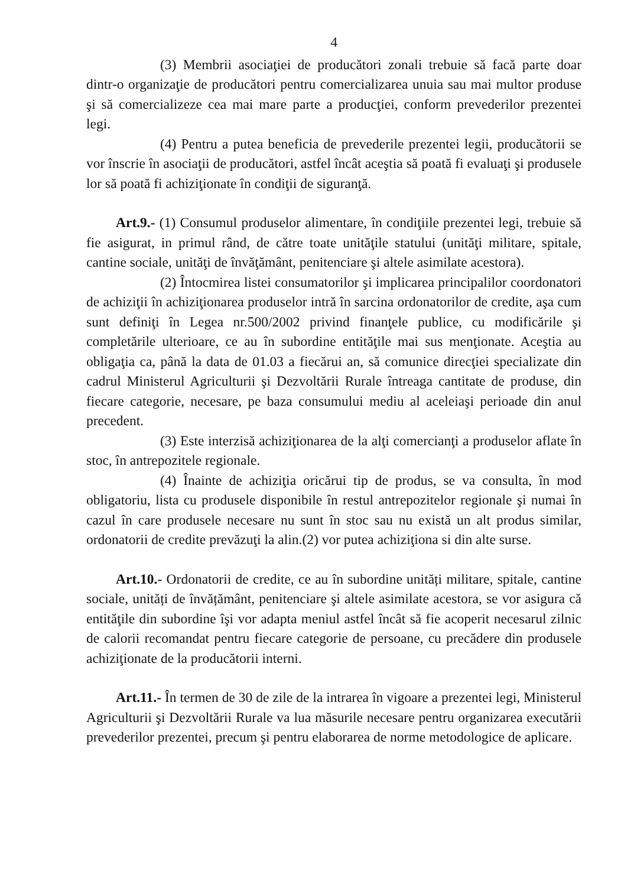4
(3) Membrii asociaţiei de producători zonali trebuie să facă parte doar dintr-o organizaţie de producători pentru comercializarea unuia sau mai multor produse şi să comercializeze cea mai mare parte a producţiei, conform prevederilor prezentei legi.
(4) Pentru a putea beneficia de prevederile prezentei legii, producătorii se vor înscrie în asociaţii de producători, astfel încât aceştia să poată fi evaluaţi şi produsele lor să poată fi achiziţionate în condiţii de siguranţă.
Art.9.- (1) Consumul produselor alimentare, în condiţiile prezentei legi, trebuie să fie asigurat, in primul rând, de către toate unităţile statului (unităţi militare, spitale, cantine sociale, unităţi de învăţământ, penitenciare şi altele asimilate acestora).
(2) Întocmirea listei consumatorilor şi implicarea principalilor coordonatori de achiziţii în achiziţionarea produselor intră în sarcina ordonatorilor de credite, aşa cum sunt definiţi în Legea nr.500/2002 privind finanţele publice, cu modificările şi completările ulterioare, ce au în subordine entităţile mai sus menţionate. Aceştia au obligaţia ca, până la data de 01.03 a fiecărui an, să comunice direcţiei specializate din cadrul Ministerul Agriculturii şi Dezvoltării Rurale întreaga cantitate de produse, din fiecare categorie, necesare, pe baza consumului mediu al aceleiaşi perioade din anul precedent.
(3) Este interzisă achiziţionarea de la alţi comercianţi a produselor aflate în stoc, în antrepozitele regionale.
(4) Înainte de achiziţia oricărui tip de produs, se va consulta, în mod obligatoriu, lista cu produsele disponibile în restul antrepozitelor regionale şi numai în cazul în care produsele necesare nu sunt în stoc sau nu există un alt produs similar, ordonatorii de credite prevăzuţi la alin.(2) vor putea achiziţiona si din alte surse.
Art.10.- Ordonatorii de credite, ce au în subordine unități militare, spitale, cantine sociale, unități de învățământ, penitenciare şi altele asimilate acestora, se vor asigura că entităţile din subordine îşi vor adapta meniul astfel încât să fie acoperit necesarul zilnic de calorii recomandat pentru fiecare categorie de persoane, cu precădere din produsele achiziţionate de la producătorii interni.
Art.11.- În termen de 30 de zile de la intrarea în vigoare a prezentei legi, Ministerul Agriculturii şi Dezvoltării Rurale va lua măsurile necesare pentru organizarea executării prevederilor prezentei, precum şi pentru elaborarea de norme metodologice de aplicare.